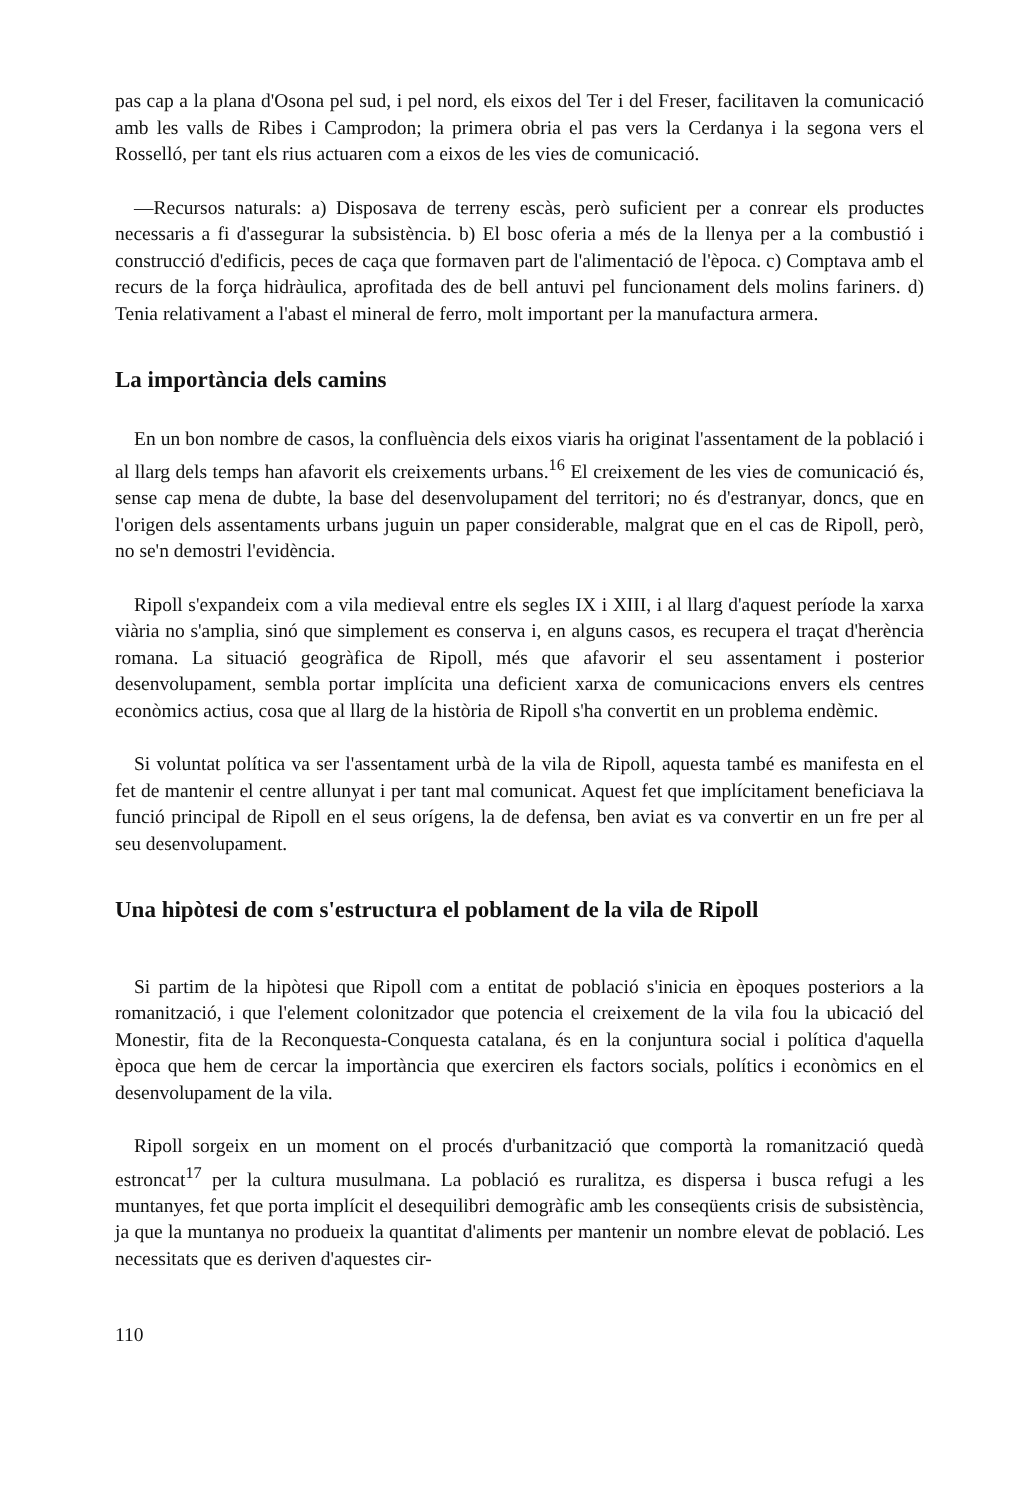pas cap a la plana d'Osona pel sud, i pel nord, els eixos del Ter i del Freser, facilitaven la comunicació amb les valls de Ribes i Camprodon; la primera obria el pas vers la Cerdanya i la segona vers el Rosselló, per tant els rius actuaren com a eixos de les vies de comunicació.
—Recursos naturals: a) Disposava de terreny escàs, però suficient per a conrear els productes necessaris a fi d'assegurar la subsistència. b) El bosc oferia a més de la llenya per a la combustió i construcció d'edificis, peces de caça que formaven part de l'alimentació de l'època. c) Comptava amb el recurs de la força hidràulica, aprofitada des de bell antuvi pel funcionament dels molins fariners. d) Tenia relativament a l'abast el mineral de ferro, molt important per la manufactura armera.
La importància dels camins
En un bon nombre de casos, la confluència dels eixos viaris ha originat l'assentament de la població i al llarg dels temps han afavorit els creixements urbans.<sup>16</sup> El creixement de les vies de comunicació és, sense cap mena de dubte, la base del desenvolupament del territori; no és d'estranyar, doncs, que en l'origen dels assentaments urbans juguin un paper considerable, malgrat que en el cas de Ripoll, però, no se'n demostri l'evidència.
Ripoll s'expandeix com a vila medieval entre els segles IX i XIII, i al llarg d'aquest període la xarxa viària no s'amplia, sinó que simplement es conserva i, en alguns casos, es recupera el traçat d'herència romana. La situació geogràfica de Ripoll, més que afavorir el seu assentament i posterior desenvolupament, sembla portar implícita una deficient xarxa de comunicacions envers els centres econòmics actius, cosa que al llarg de la història de Ripoll s'ha convertit en un problema endèmic.
Si voluntat política va ser l'assentament urbà de la vila de Ripoll, aquesta també es manifesta en el fet de mantenir el centre allunyat i per tant mal comunicat. Aquest fet que implícitament beneficiava la funció principal de Ripoll en el seus orígens, la de defensa, ben aviat es va convertir en un fre per al seu desenvolupament.
Una hipòtesi de com s'estructura el poblament de la vila de Ripoll
Si partim de la hipòtesi que Ripoll com a entitat de població s'inicia en èpoques posteriors a la romanització, i que l'element colonitzador que potencia el creixement de la vila fou la ubicació del Monestir, fita de la Reconquesta-Conquesta catalana, és en la conjuntura social i política d'aquella època que hem de cercar la importància que exerciren els factors socials, polítics i econòmics en el desenvolupament de la vila.
Ripoll sorgeix en un moment on el procés d'urbanització que comportà la romanització quedà estroncat<sup>17</sup> per la cultura musulmana. La població es ruralitza, es dispersa i busca refugi a les muntanyes, fet que porta implícit el desequilibri demogràfic amb les conseqüents crisis de subsistència, ja que la muntanya no produeix la quantitat d'aliments per mantenir un nombre elevat de població. Les necessitats que es deriven d'aquestes cir-
110